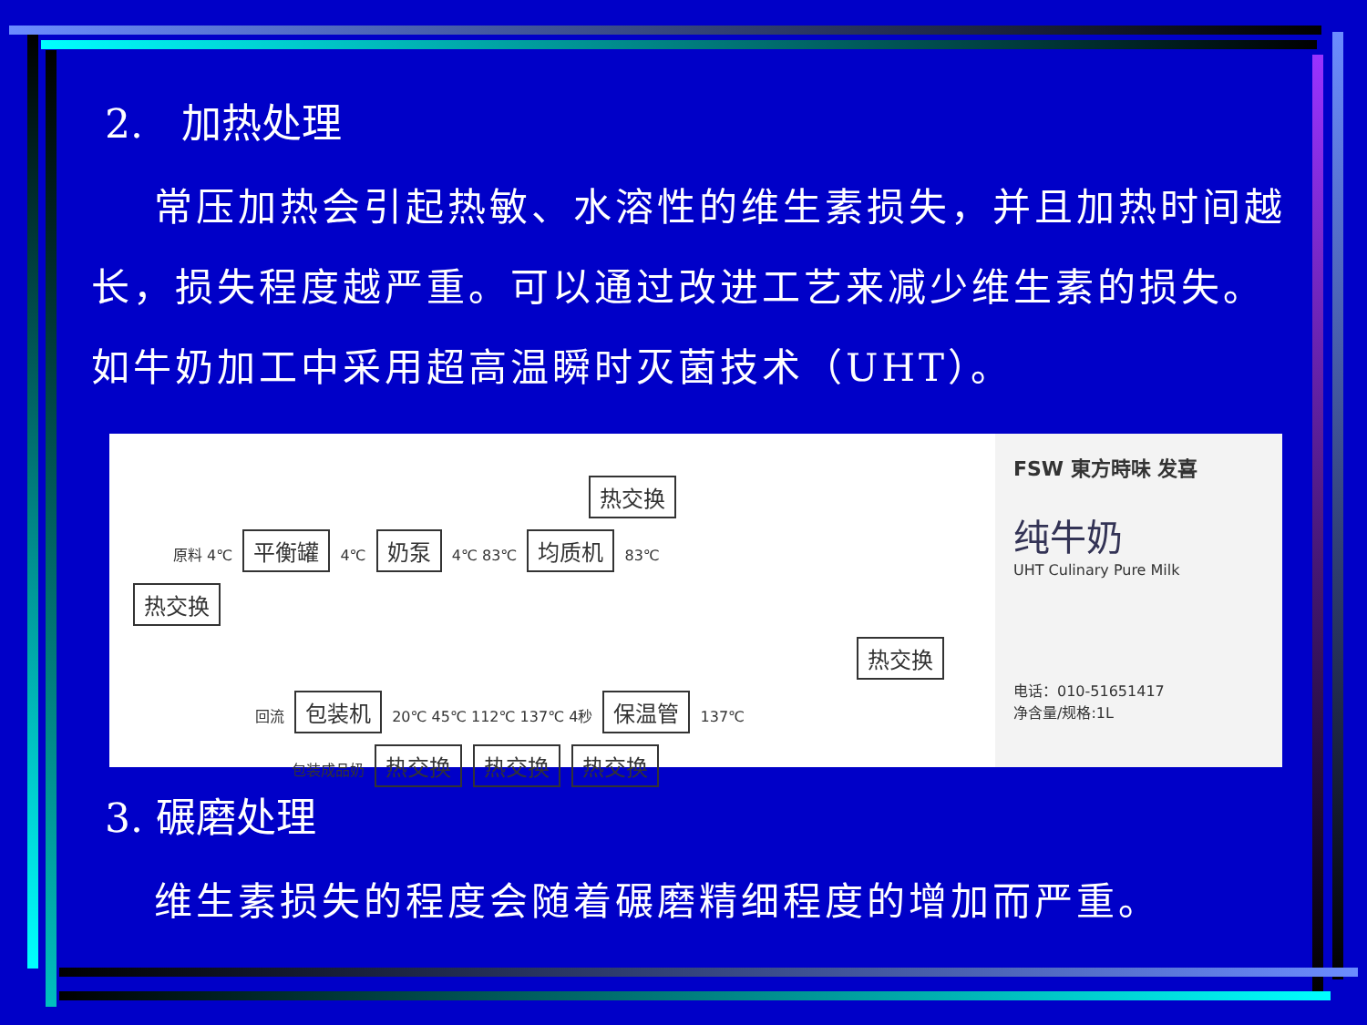2. 加热处理
常压加热会引起热敏、水溶性的维生素损失，并且加热时间越长，损失程度越严重。可以通过改进工艺来减少维生素的损失。如牛奶加工中采用超高温瞬时灭菌技术（UHT）。
热交换
原料 4℃ 平衡罐 4℃ 奶泵 4℃ 83℃ 均质机 83℃
热交换 热交换
回流 包装机 20℃ 45℃ 112℃ 137℃ 4秒 保温管 137℃
包装成品奶 热交换 热交换 热交换
FSW 東方時味 发喜
纯牛奶
UHT Culinary Pure Milk
电话：010-51651417
净含量/规格:1L
3. 碾磨处理
维生素损失的程度会随着碾磨精细程度的增加而严重。